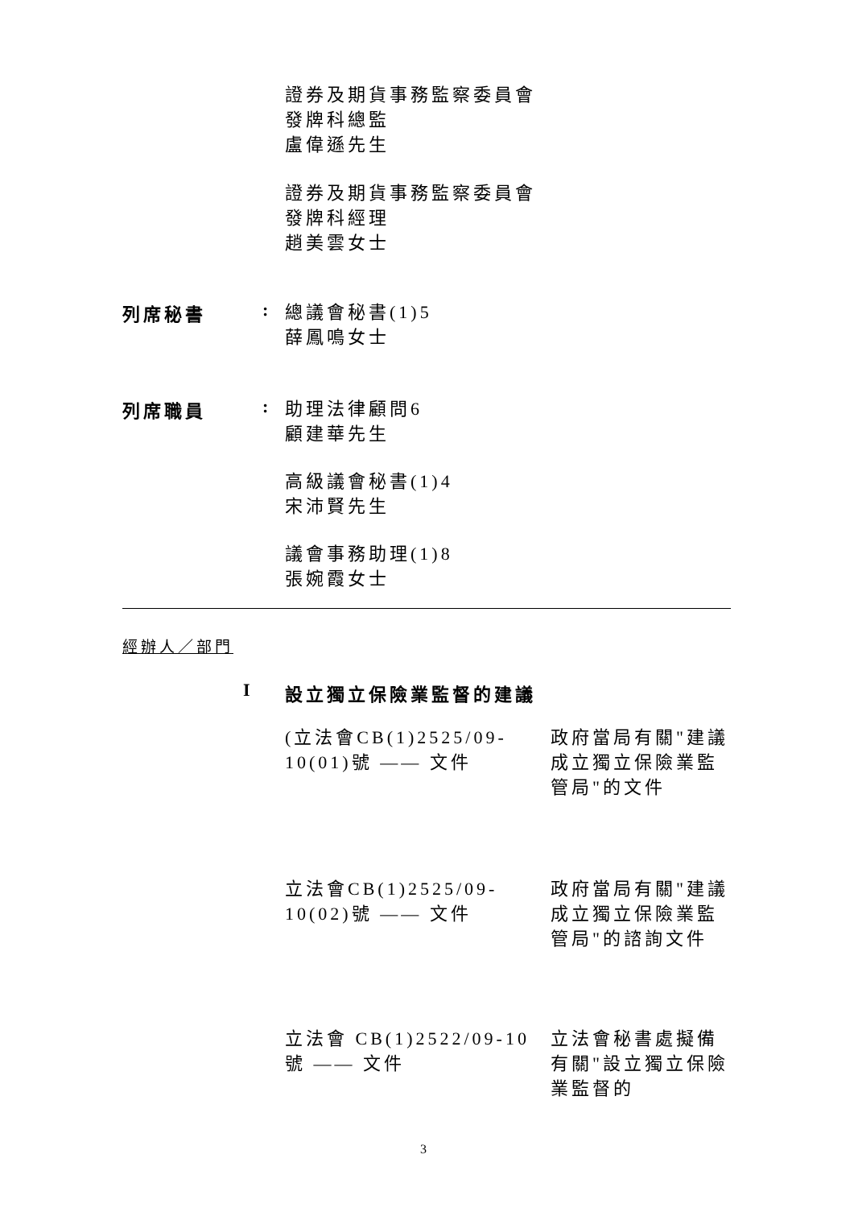證券及期貨事務監察委員會
發牌科總監
盧偉遜先生
證券及期貨事務監察委員會
發牌科經理
趙美雲女士
列席秘書 :
總議會秘書(1)5
薛鳳鳴女士
列席職員 :
助理法律顧問6
顧建華先生
高級議會秘書(1)4
宋沛賢先生
議會事務助理(1)8
張婉霞女士
經辦人／部門
I 設立獨立保險業監督的建議
(立法會CB(1)2525/09-10(01)號 —— 文件
政府當局有關"建議成立獨立保險業監管局"的文件
立法會CB(1)2525/09-10(02)號 —— 文件
政府當局有關"建議成立獨立保險業監管局"的諮詢文件
立法會 CB(1)2522/09-10 號 —— 文件
立法會秘書處擬備有關"設立獨立保險業監督的
3